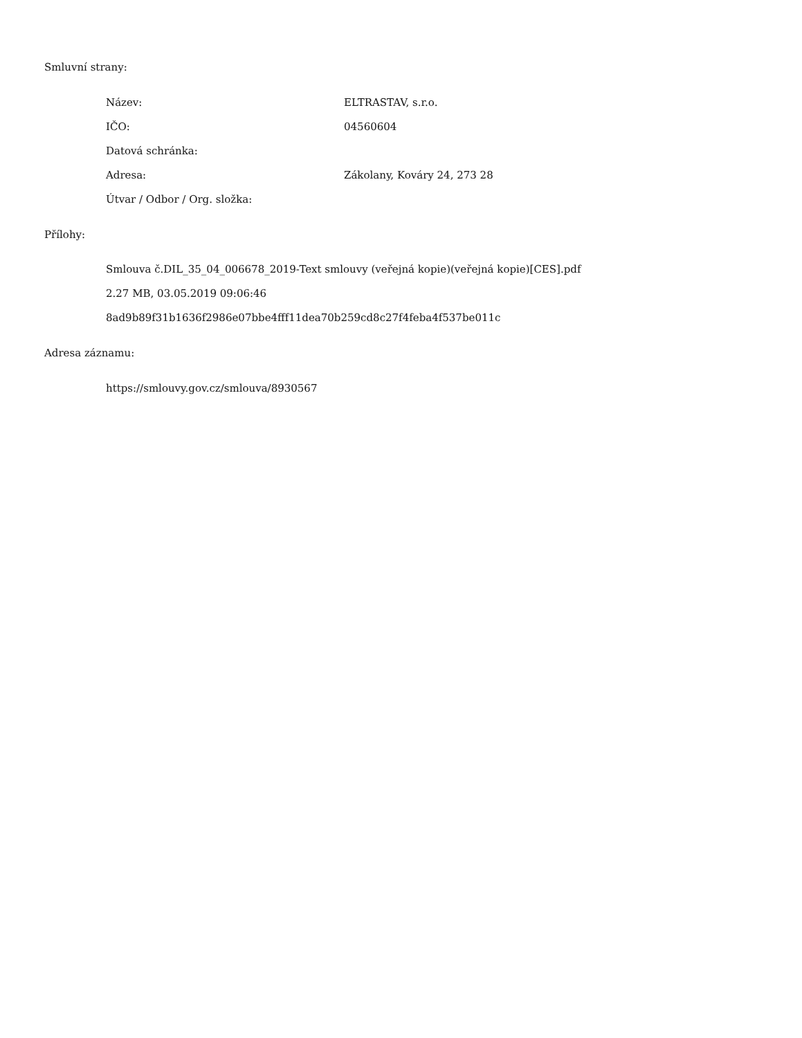Smluvní strany:
Název: ELTRASTAV, s.r.o.
IČO: 04560604
Datová schránka:
Adresa: Zákolany, Kováry 24, 273 28
Útvar / Odbor / Org. složka:
Přílohy:
Smlouva č.DIL_35_04_006678_2019-Text smlouvy (veřejná kopie)(veřejná kopie)[CES].pdf
2.27 MB, 03.05.2019 09:06:46
8ad9b89f31b1636f2986e07bbe4fff11dea70b259cd8c27f4feba4f537be011c
Adresa záznamu:
https://smlouvy.gov.cz/smlouva/8930567